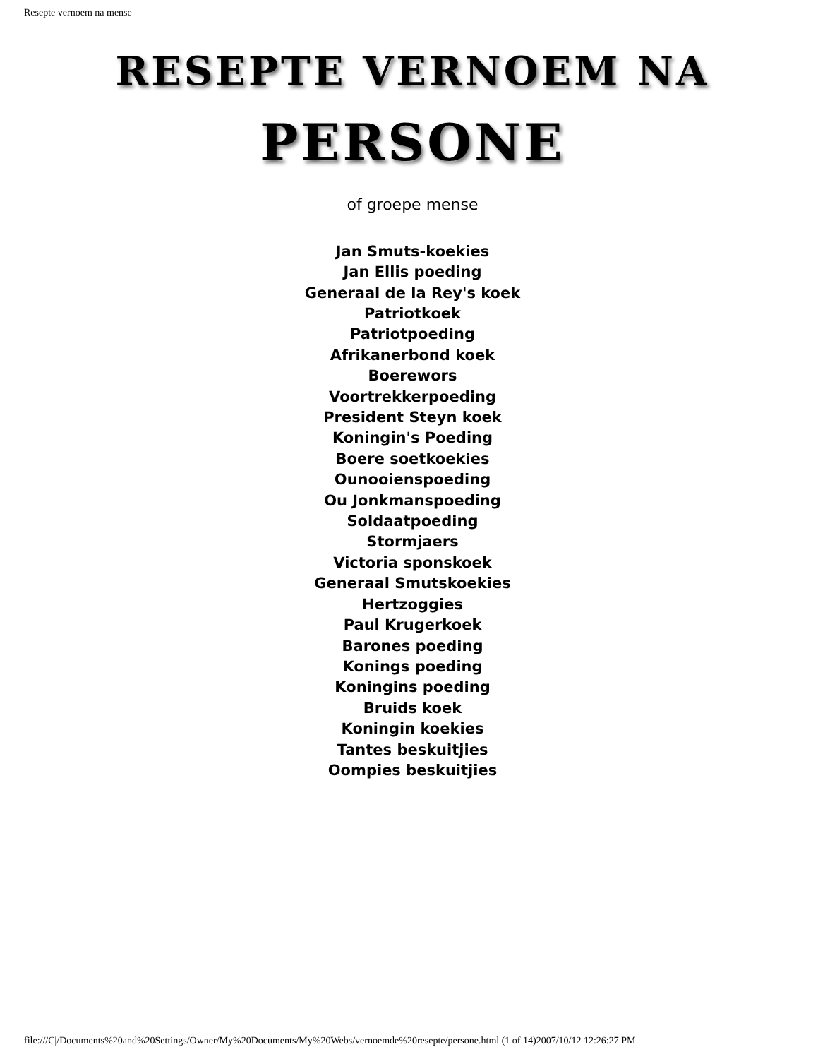Resepte vernoem na mense
RESEPTE VERNOEM NA
PERSONE
of groepe mense
Jan Smuts-koekies
Jan Ellis poeding
Generaal de la Rey's koek
Patriotkoek
Patriotpoeding
Afrikanerbond koek
Boerewors
Voortrekkerpoeding
President Steyn koek
Koningin's Poeding
Boere soetkoekies
Ounooienspoeding
Ou Jonkmanspoeding
Soldaatpoeding
Stormjaers
Victoria sponskoek
Generaal Smutskoekies
Hertzoggies
Paul Krugerkoek
Barones poeding
Konings poeding
Koningins poeding
Bruids koek
Koningin koekies
Tantes beskuitjies
Oompies beskuitjies
file:///C|/Documents%20and%20Settings/Owner/My%20Documents/My%20Webs/vernoemde%20resepte/persone.html (1 of 14)2007/10/12 12:26:27 PM